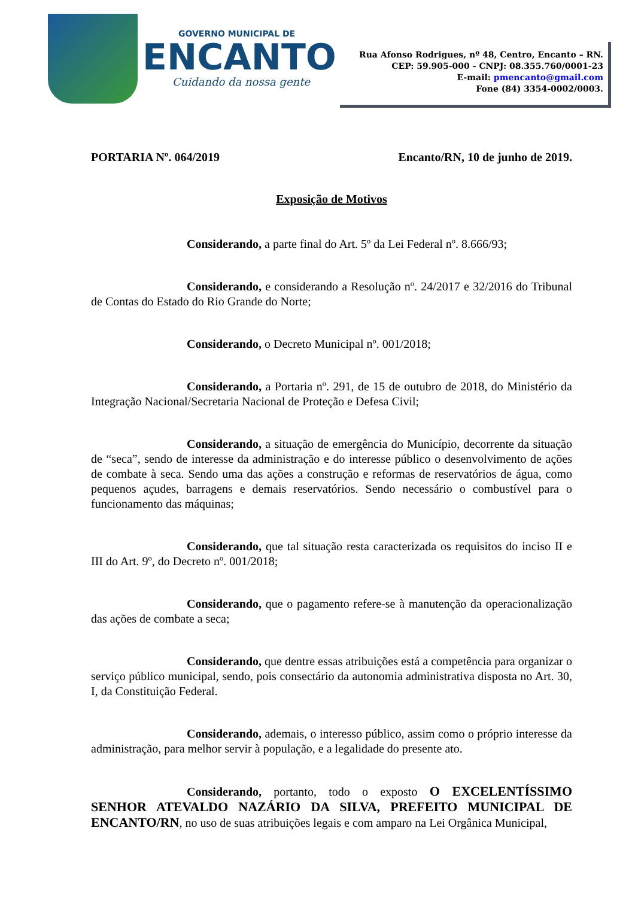GOVERNO MUNICIPAL DE
ENCANTO
Cuidando da nossa gente
Rua Afonso Rodrigues, nº 48, Centro, Encanto – RN.
CEP: 59.905-000 - CNPJ: 08.355.760/0001-23
E-mail: pmencanto@gmail.com
Fone (84) 3354-0002/0003.
PORTARIA Nº. 064/2019 Encanto/RN, 10 de junho de 2019.
Exposição de Motivos
Considerando, a parte final do Art. 5º da Lei Federal nº. 8.666/93;
Considerando, e considerando a Resolução nº. 24/2017 e 32/2016 do Tribunal de Contas do Estado do Rio Grande do Norte;
Considerando, o Decreto Municipal nº. 001/2018;
Considerando, a Portaria nº. 291, de 15 de outubro de 2018, do Ministério da Integração Nacional/Secretaria Nacional de Proteção e Defesa Civil;
Considerando, a situação de emergência do Município, decorrente da situação de “seca”, sendo de interesse da administração e do interesse público o desenvolvimento de ações de combate à seca. Sendo uma das ações a construção e reformas de reservatórios de água, como pequenos açudes, barragens e demais reservatórios. Sendo necessário o combustível para o funcionamento das máquinas;
Considerando, que tal situação resta caracterizada os requisitos do inciso II e III do Art. 9º, do Decreto nº. 001/2018;
Considerando, que o pagamento refere-se à manutenção da operacionalização das ações de combate a seca;
Considerando, que dentre essas atribuições está a competência para organizar o serviço público municipal, sendo, pois consectário da autonomia administrativa disposta no Art. 30, I, da Constituição Federal.
Considerando, ademais, o interesso público, assim como o próprio interesse da administração, para melhor servir à população, e a legalidade do presente ato.
Considerando, portanto, todo o exposto O EXCELENTÍSSIMO SENHOR ATEVALDO NAZÁRIO DA SILVA, PREFEITO MUNICIPAL DE ENCANTO/RN, no uso de suas atribuições legais e com amparo na Lei Orgânica Municipal,